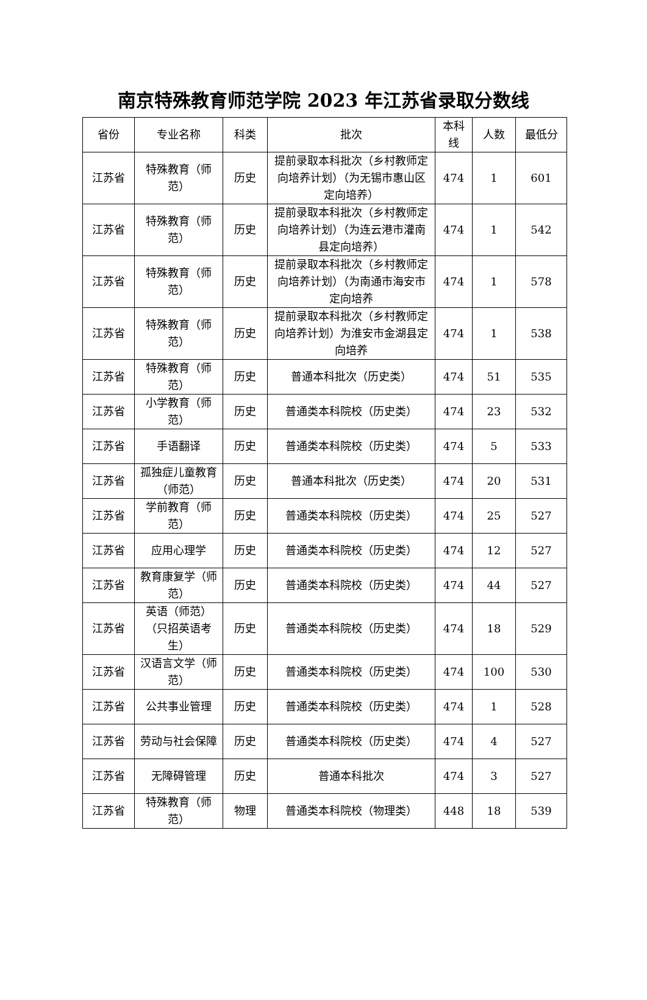南京特殊教育师范学院 2023 年江苏省录取分数线
| 省份 | 专业名称 | 科类 | 批次 | 本科线 | 人数 | 最低分 |
| --- | --- | --- | --- | --- | --- | --- |
| 江苏省 | 特殊教育（师范） | 历史 | 提前录取本科批次（乡村教师定向培养计划）（为无锡市惠山区定向培养） | 474 | 1 | 601 |
| 江苏省 | 特殊教育（师范） | 历史 | 提前录取本科批次（乡村教师定向培养计划）（为连云港市灌南县定向培养） | 474 | 1 | 542 |
| 江苏省 | 特殊教育（师范） | 历史 | 提前录取本科批次（乡村教师定向培养计划）（为南通市海安市定向培养 | 474 | 1 | 578 |
| 江苏省 | 特殊教育（师范） | 历史 | 提前录取本科批次（乡村教师定向培养计划）为淮安市金湖县定向培养 | 474 | 1 | 538 |
| 江苏省 | 特殊教育（师范） | 历史 | 普通本科批次（历史类） | 474 | 51 | 535 |
| 江苏省 | 小学教育（师范） | 历史 | 普通类本科院校（历史类） | 474 | 23 | 532 |
| 江苏省 | 手语翻译 | 历史 | 普通类本科院校（历史类） | 474 | 5 | 533 |
| 江苏省 | 孤独症儿童教育（师范） | 历史 | 普通本科批次（历史类） | 474 | 20 | 531 |
| 江苏省 | 学前教育（师范） | 历史 | 普通类本科院校（历史类） | 474 | 25 | 527 |
| 江苏省 | 应用心理学 | 历史 | 普通类本科院校（历史类） | 474 | 12 | 527 |
| 江苏省 | 教育康复学（师范） | 历史 | 普通类本科院校（历史类） | 474 | 44 | 527 |
| 江苏省 | 英语（师范）（只招英语考生） | 历史 | 普通类本科院校（历史类） | 474 | 18 | 529 |
| 江苏省 | 汉语言文学（师范） | 历史 | 普通类本科院校（历史类） | 474 | 100 | 530 |
| 江苏省 | 公共事业管理 | 历史 | 普通类本科院校（历史类） | 474 | 1 | 528 |
| 江苏省 | 劳动与社会保障 | 历史 | 普通类本科院校（历史类） | 474 | 4 | 527 |
| 江苏省 | 无障碍管理 | 历史 | 普通本科批次 | 474 | 3 | 527 |
| 江苏省 | 特殊教育（师范） | 物理 | 普通类本科院校（物理类） | 448 | 18 | 539 |